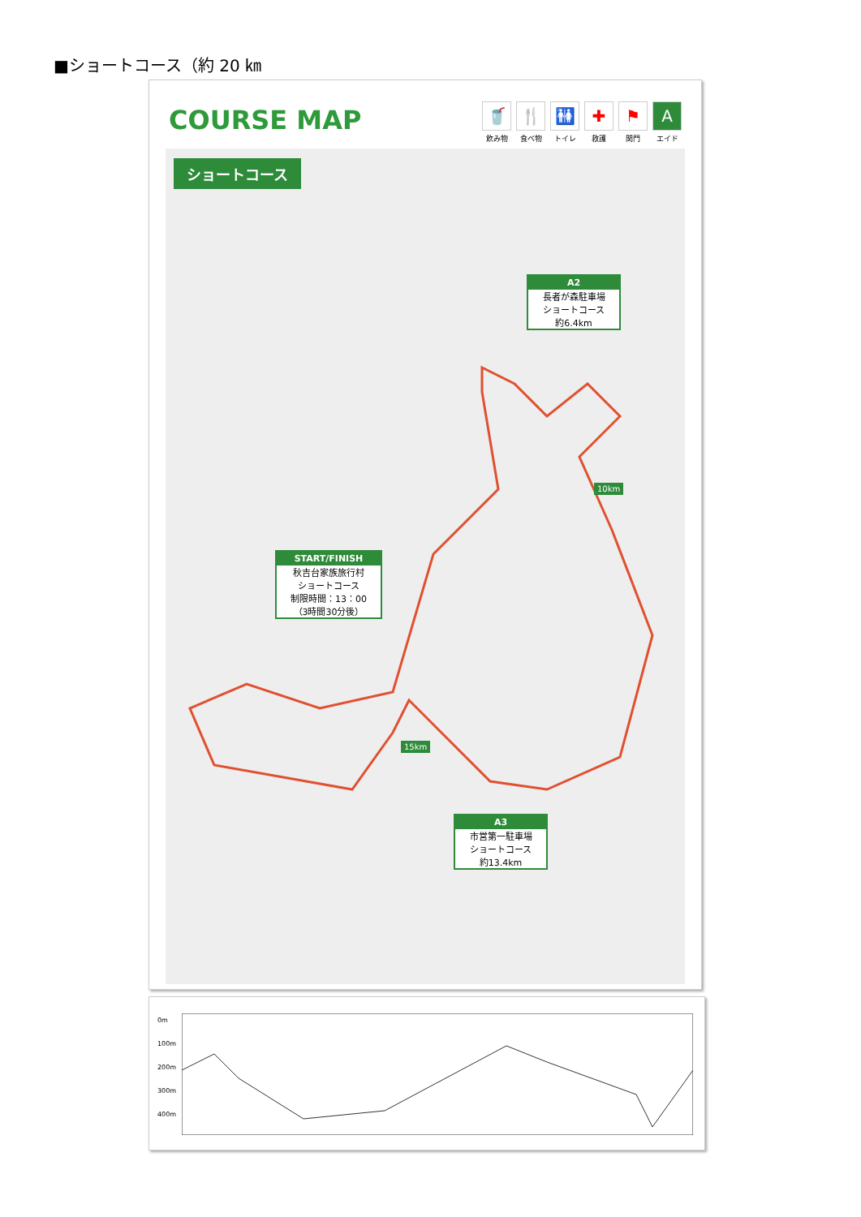■ショートコース（約 20 ㎞
COURSE MAP
🥤
飲み物
🍴
食べ物
🚻
トイレ
✚
救護
⚑
関門
Aエイド
ショートコース
A2
長者が森駐車場
ショートコース
約6.4km
10km
START/FINISH
秋吉台家族旅行村
ショートコース
制限時間：13：00
（3時間30分後）
15km
A3
市営第一駐車場
ショートコース
約13.4km
0m
100m
200m
300m
400m